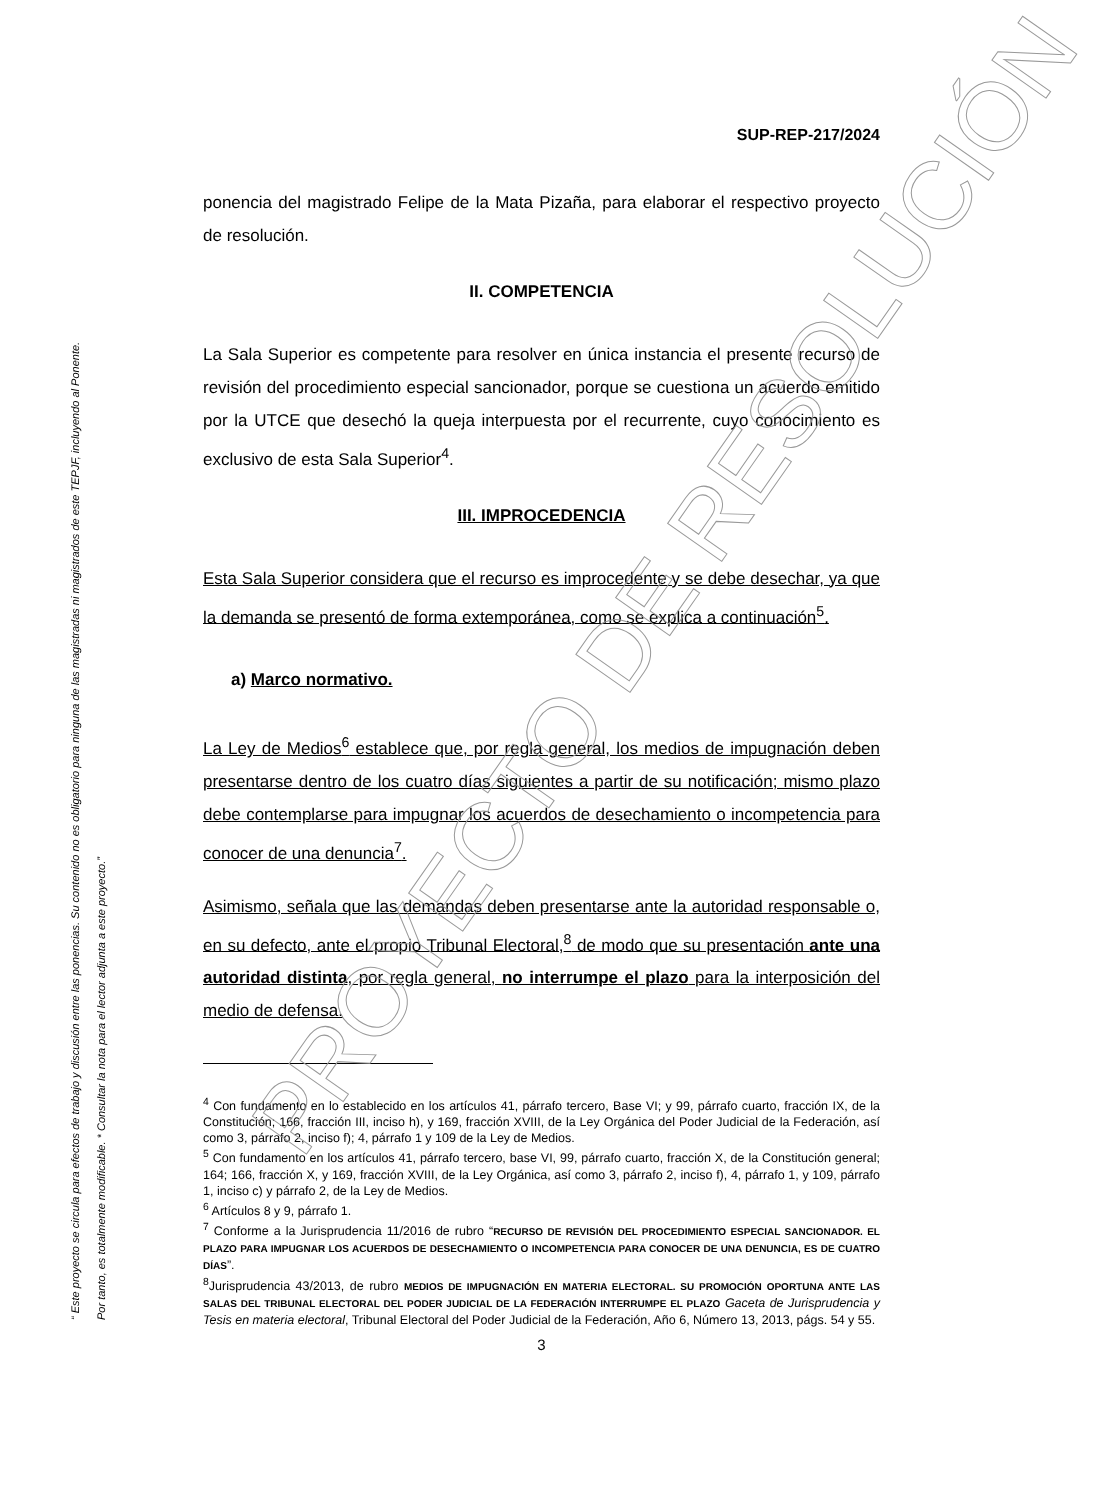“ Este proyecto se circula para efectos de trabajo y discusión entre las ponencias. Su contenido no es obligatorio para ninguna de las magistradas ni magistrados de este TEPJF, incluyendo al Ponente. Por tanto, es totalmente modificable. * Consultar la nota para el lector adjunta a este proyecto.”
SUP-REP-217/2024
ponencia del magistrado Felipe de la Mata Pizaña, para elaborar el respectivo proyecto de resolución.
II. COMPETENCIA
La Sala Superior es competente para resolver en única instancia el presente recurso de revisión del procedimiento especial sancionador, porque se cuestiona un acuerdo emitido por la UTCE que desechó la queja interpuesta por el recurrente, cuyo conocimiento es exclusivo de esta Sala Superior<sup>4</sup>.
III. IMPROCEDENCIA
Esta Sala Superior considera que el recurso es improcedente y se debe desechar, ya que la demanda se presentó de forma extemporánea, como se explica a continuación<sup>5</sup>.
a) Marco normativo.
La Ley de Medios<sup>6</sup> establece que, por regla general, los medios de impugnación deben presentarse dentro de los cuatro días siguientes a partir de su notificación; mismo plazo debe contemplarse para impugnar los acuerdos de desechamiento o incompetencia para conocer de una denuncia<sup>7</sup>.
Asimismo, señala que las demandas deben presentarse ante la autoridad responsable o, en su defecto, ante el propio Tribunal Electoral,<sup>8</sup> de modo que su presentación ante una autoridad distinta, por regla general, no interrumpe el plazo para la interposición del medio de defensa.
<sup>4</sup> Con fundamento en lo establecido en los artículos 41, párrafo tercero, Base VI; y 99, párrafo cuarto, fracción IX, de la Constitución; 166, fracción III, inciso h), y 169, fracción XVIII, de la Ley Orgánica del Poder Judicial de la Federación, así como 3, párrafo 2, inciso f); 4, párrafo 1 y 109 de la Ley de Medios.
<sup>5</sup> Con fundamento en los artículos 41, párrafo tercero, base VI, 99, párrafo cuarto, fracción X, de la Constitución general; 164; 166, fracción X, y 169, fracción XVIII, de la Ley Orgánica, así como 3, párrafo 2, inciso f), 4, párrafo 1, y 109, párrafo 1, inciso c) y párrafo 2, de la Ley de Medios.
<sup>6</sup> Artículos 8 y 9, párrafo 1.
<sup>7</sup> Conforme a la Jurisprudencia 11/2016 de rubro “RECURSO DE REVISIÓN DEL PROCEDIMIENTO ESPECIAL SANCIONADOR. EL PLAZO PARA IMPUGNAR LOS ACUERDOS DE DESECHAMIENTO O INCOMPETENCIA PARA CONOCER DE UNA DENUNCIA, ES DE CUATRO DÍAS”.
<sup>8</sup> Jurisprudencia 43/2013, de rubro MEDIOS DE IMPUGNACIÓN EN MATERIA ELECTORAL. SU PROMOCIÓN OPORTUNA ANTE LAS SALAS DEL TRIBUNAL ELECTORAL DEL PODER JUDICIAL DE LA FEDERACIÓN INTERRUMPE EL PLAZO Gaceta de Jurisprudencia y Tesis en materia electoral, Tribunal Electoral del Poder Judicial de la Federación, Año 6, Número 13, 2013, págs. 54 y 55.
3
PROYECTO DE RESOLUCIÓN